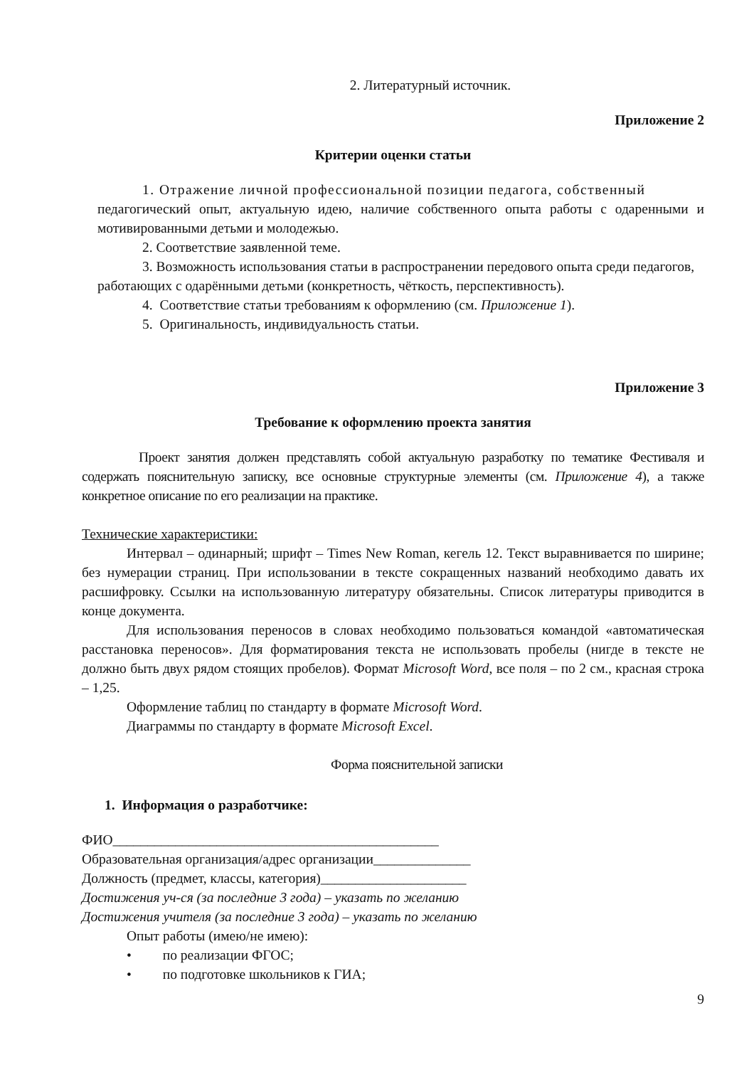2. Литературный источник.
Приложение 2
Критерии оценки статьи
1. Отражение личной профессиональной позиции педагога, собственный
педагогический опыт, актуальную идею, наличие собственного опыта работы с одаренными и мотивированными детьми и молодежью.
2. Соответствие заявленной теме.
3. Возможность использования статьи в распространении передового опыта среди педагогов, работающих с одарёнными детьми (конкретность, чёткость, перспективность).
4. Соответствие статьи требованиям к оформлению (см. Приложение 1).
5. Оригинальность, индивидуальность статьи.
Приложение 3
Требование к оформлению проекта занятия
Проект занятия должен представлять собой актуальную разработку по тематике Фестиваля и содержать пояснительную записку, все основные структурные элементы (см. Приложение 4), а также конкретное описание по его реализации на практике.
Технические характеристики:
Интервал – одинарный; шрифт – Times New Roman, кегель 12. Текст выравнивается по ширине; без нумерации страниц. При использовании в тексте сокращенных названий необходимо давать их расшифровку. Ссылки на использованную литературу обязательны. Список литературы приводится в конце документа.
Для использования переносов в словах необходимо пользоваться командой «автоматическая расстановка переносов». Для форматирования текста не использовать пробелы (нигде в тексте не должно быть двух рядом стоящих пробелов). Формат Microsoft Word, все поля – по 2 см., красная строка – 1,25.
Оформление таблиц по стандарту в формате Microsoft Word.
Диаграммы по стандарту в формате Microsoft Excel.
Форма пояснительной записки
1. Информация о разработчике:
ФИО_______________________________________________
Образовательная организация/адрес организации______________
Должность (предмет, классы, категория)_____________________
Достижения уч-ся (за последние 3 года) – указать по желанию
Достижения учителя (за последние 3 года) – указать по желанию
Опыт работы (имею/не имею):
• по реализации ФГОС;
• по подготовке школьников к ГИА;
9